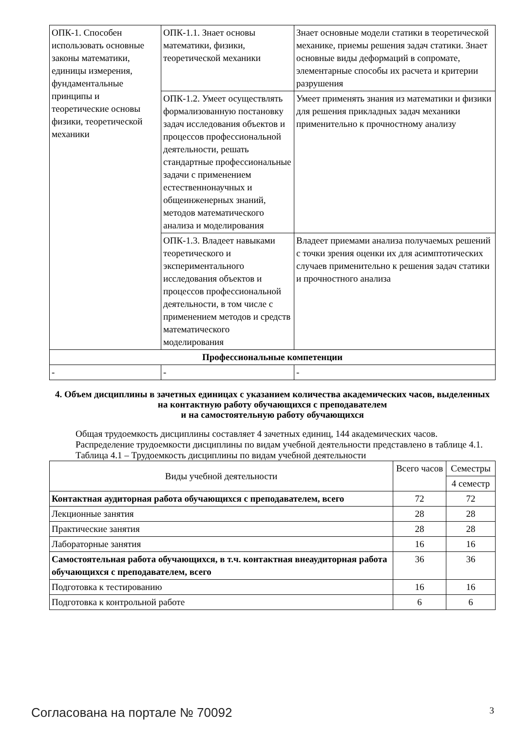| ОПК-1. Способен использовать основные законы математики, единицы измерения, фундаментальные принципы и теоретические основы физики, теоретической механики | ОПК-1.1. Знает основы математики, физики, теоретической механики | Знает основные модели статики в теоретической механике, приемы решения задач статики. Знает основные виды деформаций в сопромате, элементарные способы их расчета и критерии разрушения |
| | ОПК-1.2. Умеет осуществлять формализованную постановку задач исследования объектов и процессов профессиональной деятельности, решать стандартные профессиональные задачи с применением естественнонаучных и общеинженерных знаний, методов математического анализа и моделирования | Умеет применять знания из математики и физики для решения прикладных задач механики применительно к прочностному анализу |
| | ОПК-1.3. Владеет навыками теоретического и экспериментального исследования объектов и процессов профессиональной деятельности, в том числе с применением методов и средств математического моделирования | Владеет приемами анализа получаемых решений с точки зрения оценки их для асимптотических случаев применительно к решения задач статики и прочностного анализа |
| Профессиональные компетенции | | |
| - | - | - |
4. Объем дисциплины в зачетных единицах с указанием количества академических часов, выделенных на контактную работу обучающихся с преподавателем
и на самостоятельную работу обучающихся
Общая трудоемкость дисциплины составляет 4 зачетных единиц, 144 академических часов.
Распределение трудоемкости дисциплины по видам учебной деятельности представлено в таблице 4.1.
Таблица 4.1 – Трудоемкость дисциплины по видам учебной деятельности
| Виды учебной деятельности | Всего часов | Семестры |
| | | 4 семестр |
| Контактная аудиторная работа обучающихся с преподавателем, всего | 72 | 72 |
| Лекционные занятия | 28 | 28 |
| Практические занятия | 28 | 28 |
| Лабораторные занятия | 16 | 16 |
| Самостоятельная работа обучающихся, в т.ч. контактная внеаудиторная работа обучающихся с преподавателем, всего | 36 | 36 |
| Подготовка к тестированию | 16 | 16 |
| Подготовка к контрольной работе | 6 | 6 |
Согласована на портале № 70092 3